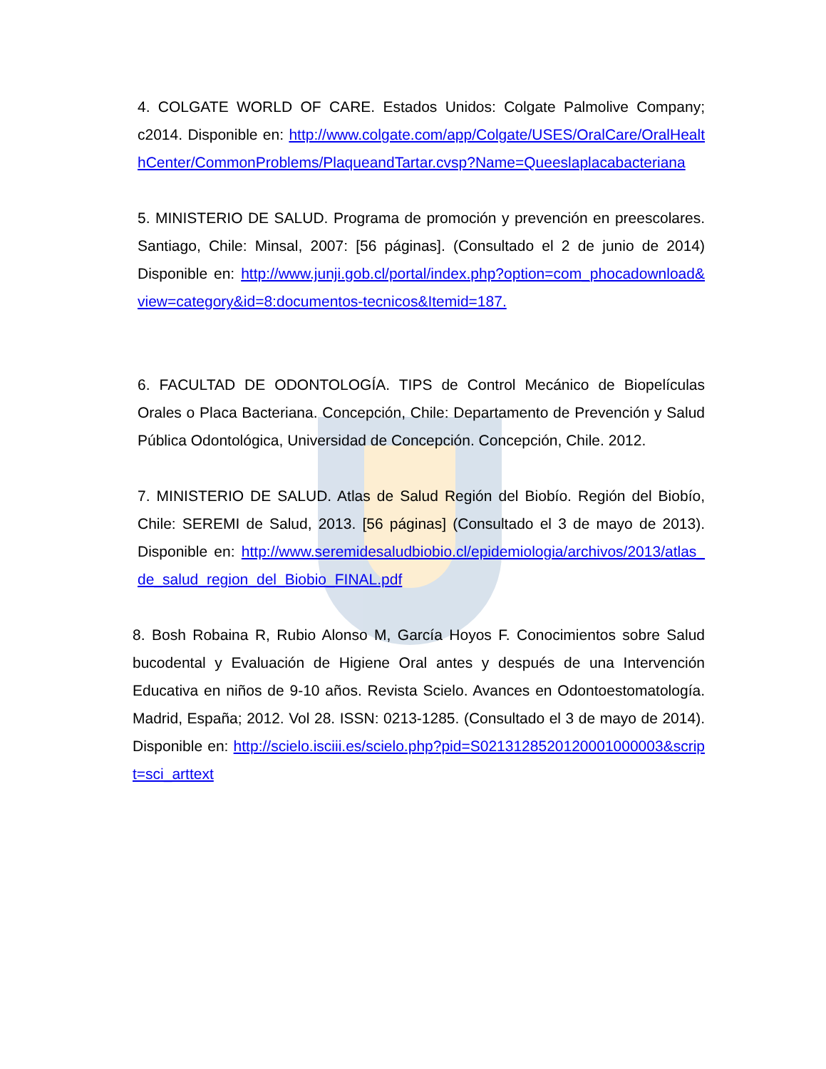4. COLGATE WORLD OF CARE. Estados Unidos: Colgate Palmolive Company; c2014. Disponible en: http://www.colgate.com/app/Colgate/USES/OralCare/OralHealthCenter/CommonProblems/PlaqueandTartar.cvsp?Name=Queeslaplacabacteriana
5. MINISTERIO DE SALUD. Programa de promoción y prevención en preescolares. Santiago, Chile: Minsal, 2007: [56 páginas]. (Consultado el 2 de junio de 2014) Disponible en: http://www.junji.gob.cl/portal/index.php?option=com_phocadownload&view=category&id=8:documentos-tecnicos&Itemid=187.
6. FACULTAD DE ODONTOLOGÍA. TIPS de Control Mecánico de Biopelículas Orales o Placa Bacteriana. Concepción, Chile: Departamento de Prevención y Salud Pública Odontológica, Universidad de Concepción. Concepción, Chile. 2012.
7. MINISTERIO DE SALUD. Atlas de Salud Región del Biobío. Región del Biobío, Chile: SEREMI de Salud, 2013. [56 páginas] (Consultado el 3 de mayo de 2013). Disponible en: http://www.seremidesaludbiobio.cl/epidemiologia/archivos/2013/atlas_de_salud_region_del_Biobio_FINAL.pdf
8. Bosh Robaina R, Rubio Alonso M, García Hoyos F. Conocimientos sobre Salud bucodental y Evaluación de Higiene Oral antes y después de una Intervención Educativa en niños de 9-10 años. Revista Scielo. Avances en Odontoestomatología. Madrid, España; 2012. Vol 28. ISSN: 0213-1285. (Consultado el 3 de mayo de 2014). Disponible en: http://scielo.isciii.es/scielo.php?pid=S0213128520120001000003&script=sci_arttext